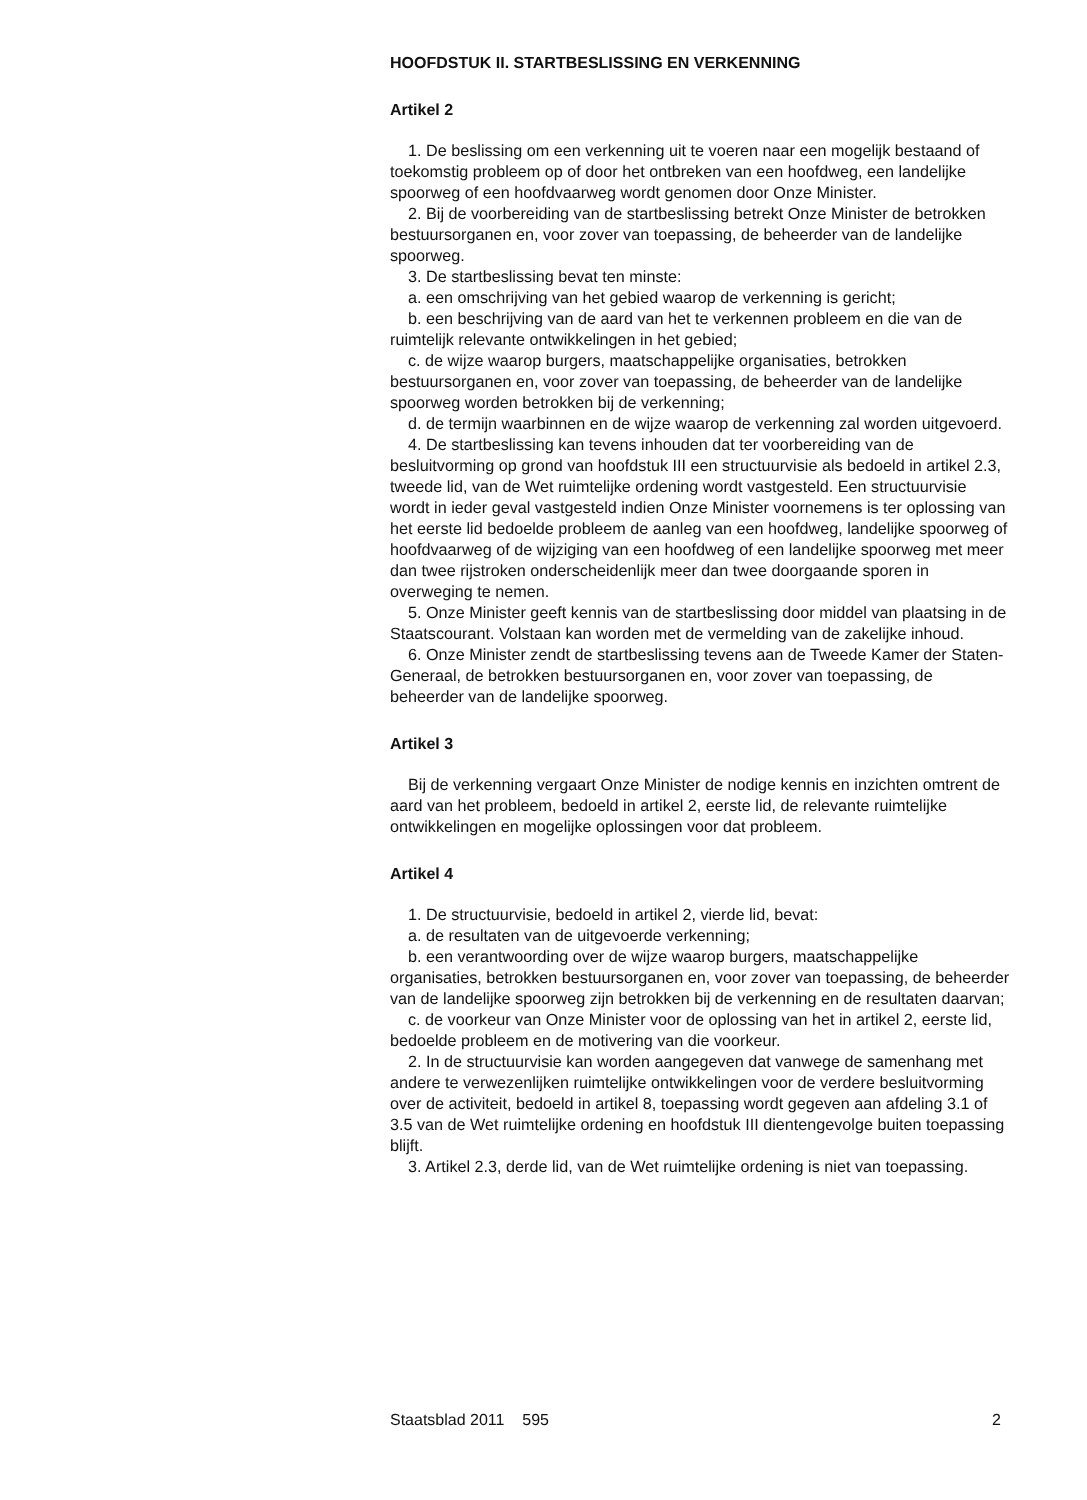HOOFDSTUK II. STARTBESLISSING EN VERKENNING
Artikel 2
1. De beslissing om een verkenning uit te voeren naar een mogelijk bestaand of toekomstig probleem op of door het ontbreken van een hoofdweg, een landelijke spoorweg of een hoofdvaarweg wordt genomen door Onze Minister.
2. Bij de voorbereiding van de startbeslissing betrekt Onze Minister de betrokken bestuursorganen en, voor zover van toepassing, de beheerder van de landelijke spoorweg.
3. De startbeslissing bevat ten minste:
a. een omschrijving van het gebied waarop de verkenning is gericht;
b. een beschrijving van de aard van het te verkennen probleem en die van de ruimtelijk relevante ontwikkelingen in het gebied;
c. de wijze waarop burgers, maatschappelijke organisaties, betrokken bestuursorganen en, voor zover van toepassing, de beheerder van de landelijke spoorweg worden betrokken bij de verkenning;
d. de termijn waarbinnen en de wijze waarop de verkenning zal worden uitgevoerd.
4. De startbeslissing kan tevens inhouden dat ter voorbereiding van de besluitvorming op grond van hoofdstuk III een structuurvisie als bedoeld in artikel 2.3, tweede lid, van de Wet ruimtelijke ordening wordt vastgesteld. Een structuurvisie wordt in ieder geval vastgesteld indien Onze Minister voornemens is ter oplossing van het eerste lid bedoelde probleem de aanleg van een hoofdweg, landelijke spoorweg of hoofdvaarweg of de wijziging van een hoofdweg of een landelijke spoorweg met meer dan twee rijstroken onderscheidenlijk meer dan twee doorgaande sporen in overweging te nemen.
5. Onze Minister geeft kennis van de startbeslissing door middel van plaatsing in de Staatscourant. Volstaan kan worden met de vermelding van de zakelijke inhoud.
6. Onze Minister zendt de startbeslissing tevens aan de Tweede Kamer der Staten-Generaal, de betrokken bestuursorganen en, voor zover van toepassing, de beheerder van de landelijke spoorweg.
Artikel 3
Bij de verkenning vergaart Onze Minister de nodige kennis en inzichten omtrent de aard van het probleem, bedoeld in artikel 2, eerste lid, de relevante ruimtelijke ontwikkelingen en mogelijke oplossingen voor dat probleem.
Artikel 4
1. De structuurvisie, bedoeld in artikel 2, vierde lid, bevat:
a. de resultaten van de uitgevoerde verkenning;
b. een verantwoording over de wijze waarop burgers, maatschappelijke organisaties, betrokken bestuursorganen en, voor zover van toepassing, de beheerder van de landelijke spoorweg zijn betrokken bij de verkenning en de resultaten daarvan;
c. de voorkeur van Onze Minister voor de oplossing van het in artikel 2, eerste lid, bedoelde probleem en de motivering van die voorkeur.
2. In de structuurvisie kan worden aangegeven dat vanwege de samenhang met andere te verwezenlijken ruimtelijke ontwikkelingen voor de verdere besluitvorming over de activiteit, bedoeld in artikel 8, toepassing wordt gegeven aan afdeling 3.1 of 3.5 van de Wet ruimtelijke ordening en hoofdstuk III dientengevolge buiten toepassing blijft.
3. Artikel 2.3, derde lid, van de Wet ruimtelijke ordening is niet van toepassing.
Staatsblad 2011 595 2